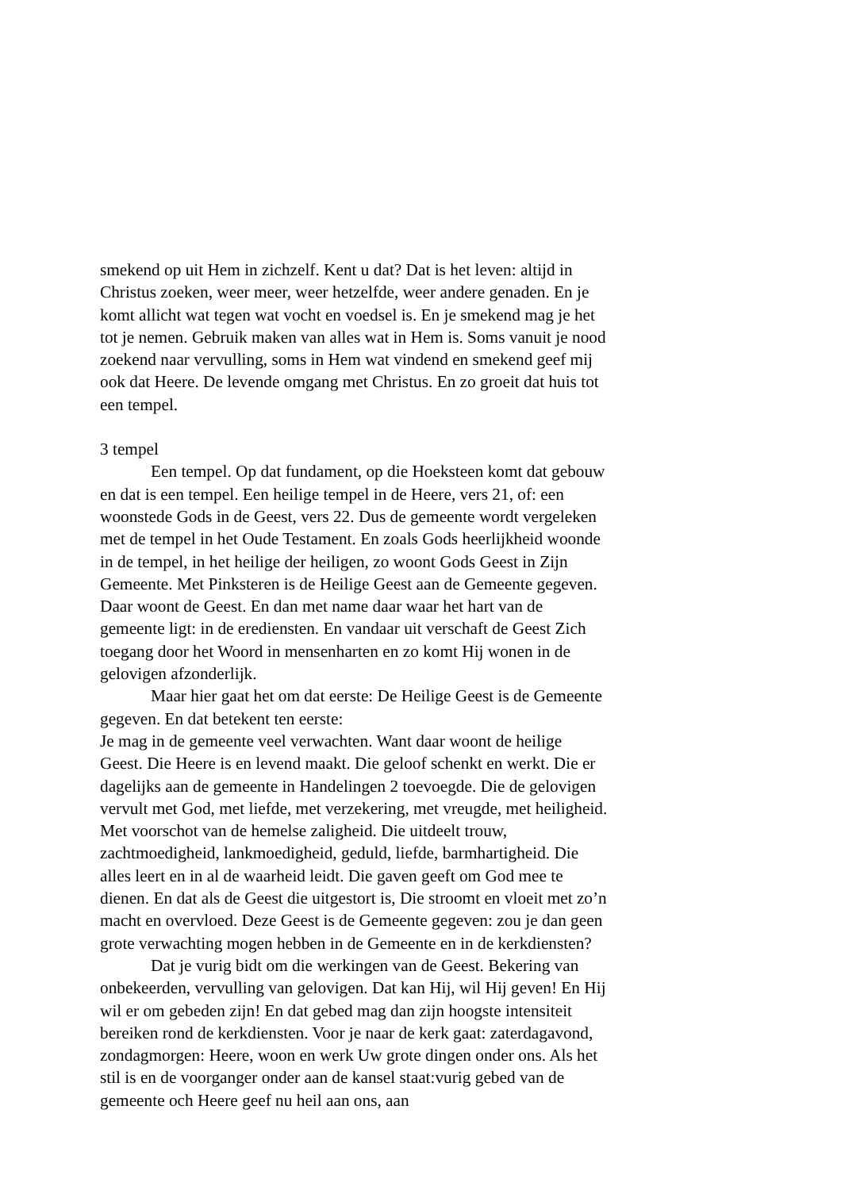smekend op uit Hem in zichzelf. Kent u dat? Dat is het leven: altijd in Christus zoeken, weer meer, weer hetzelfde, weer andere genaden. En je komt allicht wat tegen wat vocht en voedsel is. En je smekend mag je het tot je nemen. Gebruik maken van alles wat in Hem is. Soms vanuit je nood zoekend naar vervulling, soms in Hem wat vindend en smekend geef mij ook dat Heere. De levende omgang met Christus. En zo groeit dat huis tot een tempel.
3 tempel
Een tempel. Op dat fundament, op die Hoeksteen komt dat gebouw en dat is een tempel. Een heilige tempel in de Heere, vers 21, of: een woonstede Gods in de Geest, vers 22. Dus de gemeente wordt vergeleken met de tempel in het Oude Testament. En zoals Gods heerlijkheid woonde in de tempel, in het heilige der heiligen, zo woont Gods Geest in Zijn Gemeente. Met Pinksteren is de Heilige Geest aan de Gemeente gegeven. Daar woont de Geest. En dan met name daar waar het hart van de gemeente ligt: in de erediensten. En vandaar uit verschaft de Geest Zich toegang door het Woord in mensenharten en zo komt Hij wonen in de gelovigen afzonderlijk.
Maar hier gaat het om dat eerste: De Heilige Geest is de Gemeente gegeven. En dat betekent ten eerste:
Je mag in de gemeente veel verwachten. Want daar woont de heilige Geest. Die Heere is en levend maakt. Die geloof schenkt en werkt. Die er dagelijks aan de gemeente in Handelingen 2 toevoegde. Die de gelovigen vervult met God, met liefde, met verzekering, met vreugde, met heiligheid. Met voorschot van de hemelse zaligheid. Die uitdeelt trouw, zachtmoedigheid, lankmoedigheid, geduld, liefde, barmhartigheid. Die alles leert en in al de waarheid leidt. Die gaven geeft om God mee te dienen. En dat als de Geest die uitgestort is, Die stroomt en vloeit met zo’n macht en overvloed. Deze Geest is de Gemeente gegeven: zou je dan geen grote verwachting mogen hebben in de Gemeente en in de kerkdiensten?
Dat je vurig bidt om die werkingen van de Geest. Bekering van onbekeerden, vervulling van gelovigen. Dat kan Hij, wil Hij geven! En Hij wil er om gebeden zijn! En dat gebed mag dan zijn hoogste intensiteit bereiken rond de kerkdiensten. Voor je naar de kerk gaat: zaterdagavond, zondagmorgen: Heere, woon en werk Uw grote dingen onder ons. Als het stil is en de voorganger onder aan de kansel staat:vurig gebed van de gemeente och Heere geef nu heil aan ons, aan